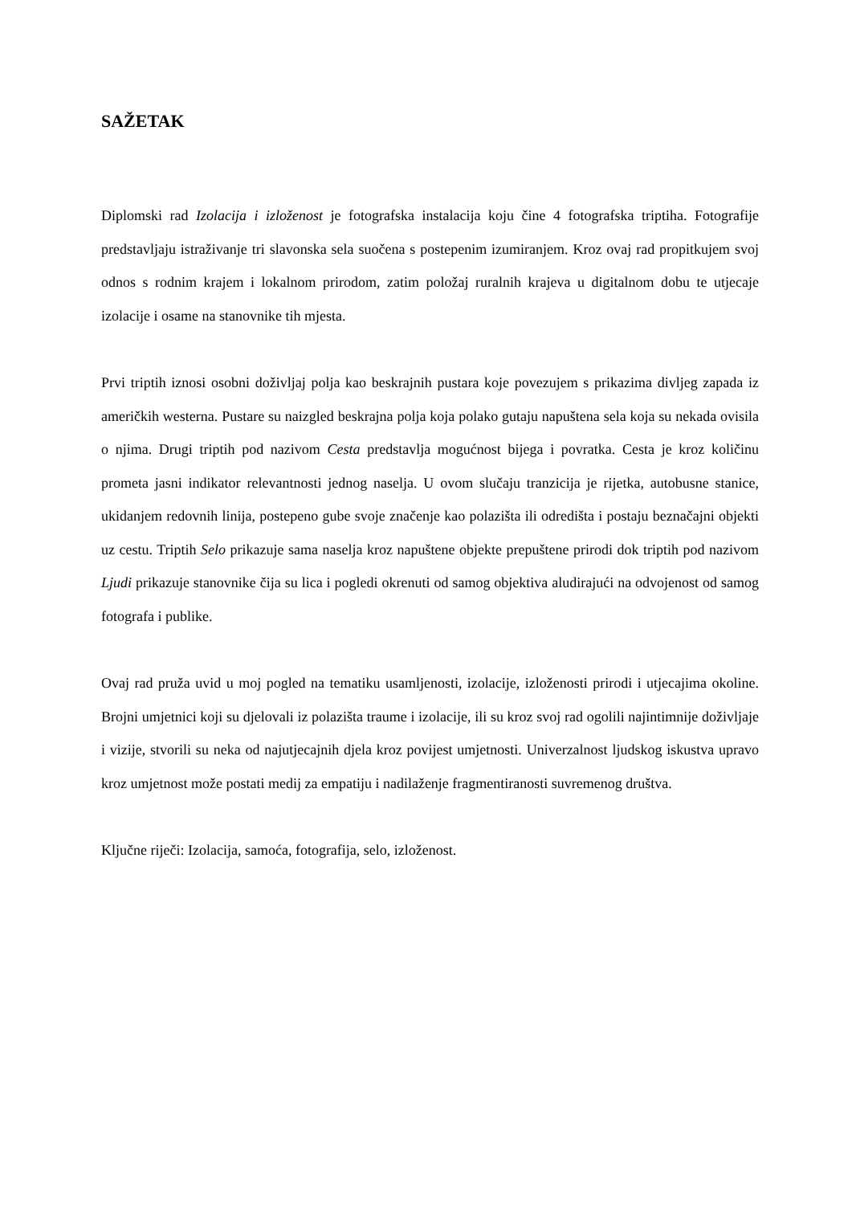SAŽETAK
Diplomski rad Izolacija i izloženost je fotografska instalacija koju čine 4 fotografska triptiha. Fotografije predstavljaju istraživanje tri slavonska sela suočena s postepenim izumiranjem. Kroz ovaj rad propitkujem svoj odnos s rodnim krajem i lokalnom prirodom, zatim položaj ruralnih krajeva u digitalnom dobu te utjecaje izolacije i osame na stanovnike tih mjesta.
Prvi triptih iznosi osobni doživljaj polja kao beskrajnih pustara koje povezujem s prikazima divljeg zapada iz američkih westerna. Pustare su naizgled beskrajna polja koja polako gutaju napuštena sela koja su nekada ovisila o njima. Drugi triptih pod nazivom Cesta predstavlja mogućnost bijega i povratka. Cesta je kroz količinu prometa jasni indikator relevantnosti jednog naselja. U ovom slučaju tranzicija je rijetka, autobusne stanice, ukidanjem redovnih linija, postepeno gube svoje značenje kao polazišta ili odredišta i postaju beznačajni objekti uz cestu. Triptih Selo prikazuje sama naselja kroz napuštene objekte prepuštene prirodi dok triptih pod nazivom Ljudi prikazuje stanovnike čija su lica i pogledi okrenuti od samog objektiva aludirajući na odvojenost od samog fotografa i publike.
Ovaj rad pruža uvid u moj pogled na tematiku usamljenosti, izolacije, izloženosti prirodi i utjecajima okoline. Brojni umjetnici koji su djelovali iz polazišta traume i izolacije, ili su kroz svoj rad ogolili najintimnije doživljaje i vizije, stvorili su neka od najutjecajnih djela kroz povijest umjetnosti. Univerzalnost ljudskog iskustva upravo kroz umjetnost može postati medij za empatiju i nadilaženje fragmentiranosti suvremenog društva.
Ključne riječi: Izolacija, samoća, fotografija, selo, izloženost.